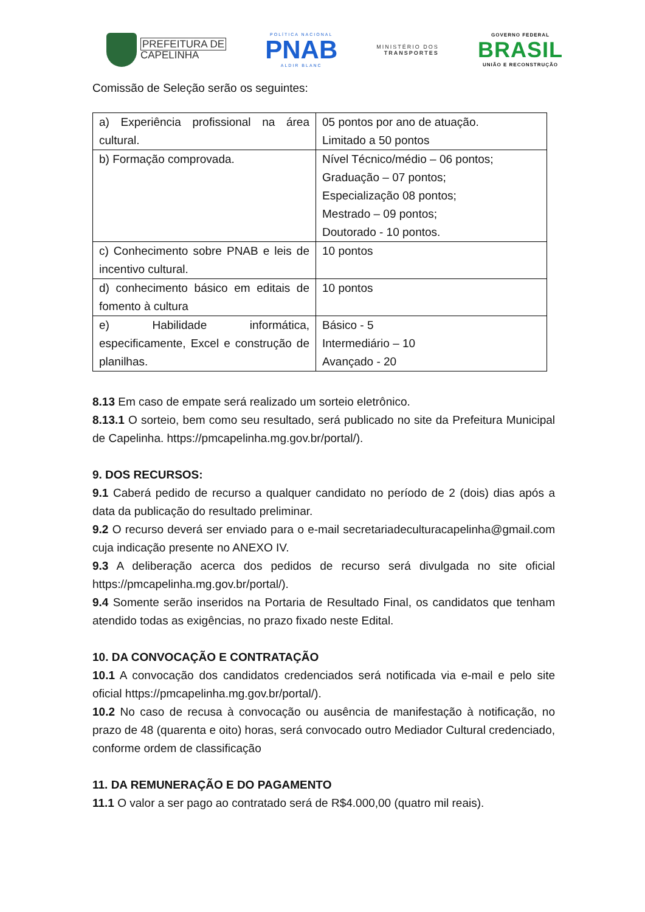PREFEITURA DE
CAPELINHA
POLÍTICA NACIONAL
PNAB
ALDIR BLANC
MINISTÉRIO DOS
TRANSPORTES
GOVERNO FEDERAL
BRASIL
UNIÃO E RECONSTRUÇÃO
Comissão de Seleção serão os seguintes:
| a) Experiência profissional na área cultural. | 05 pontos por ano de atuação. Limitado a 50 pontos |
| b) Formação comprovada. | Nível Técnico/médio – 06 pontos; Graduação – 07 pontos; Especialização 08 pontos; Mestrado – 09 pontos; Doutorado - 10 pontos. |
| c) Conhecimento sobre PNAB e leis de incentivo cultural. | 10 pontos |
| d) conhecimento básico em editais de fomento à cultura | 10 pontos |
| e) Habilidade informática, especificamente, Excel e construção de planilhas. | Básico - 5 Intermediário – 10 Avançado - 20 |
8.13 Em caso de empate será realizado um sorteio eletrônico.
8.13.1 O sorteio, bem como seu resultado, será publicado no site da Prefeitura Municipal de Capelinha. https://pmcapelinha.mg.gov.br/portal/).
9. DOS RECURSOS:
9.1 Caberá pedido de recurso a qualquer candidato no período de 2 (dois) dias após a data da publicação do resultado preliminar.
9.2 O recurso deverá ser enviado para o e-mail secretariadeculturacapelinha@gmail.com cuja indicação presente no ANEXO IV.
9.3 A deliberação acerca dos pedidos de recurso será divulgada no site oficial https://pmcapelinha.mg.gov.br/portal/).
9.4 Somente serão inseridos na Portaria de Resultado Final, os candidatos que tenham atendido todas as exigências, no prazo fixado neste Edital.
10. DA CONVOCAÇÃO E CONTRATAÇÃO
10.1 A convocação dos candidatos credenciados será notificada via e-mail e pelo site oficial https://pmcapelinha.mg.gov.br/portal/).
10.2 No caso de recusa à convocação ou ausência de manifestação à notificação, no prazo de 48 (quarenta e oito) horas, será convocado outro Mediador Cultural credenciado, conforme ordem de classificação
11. DA REMUNERAÇÃO E DO PAGAMENTO
11.1 O valor a ser pago ao contratado será de R$4.000,00 (quatro mil reais).